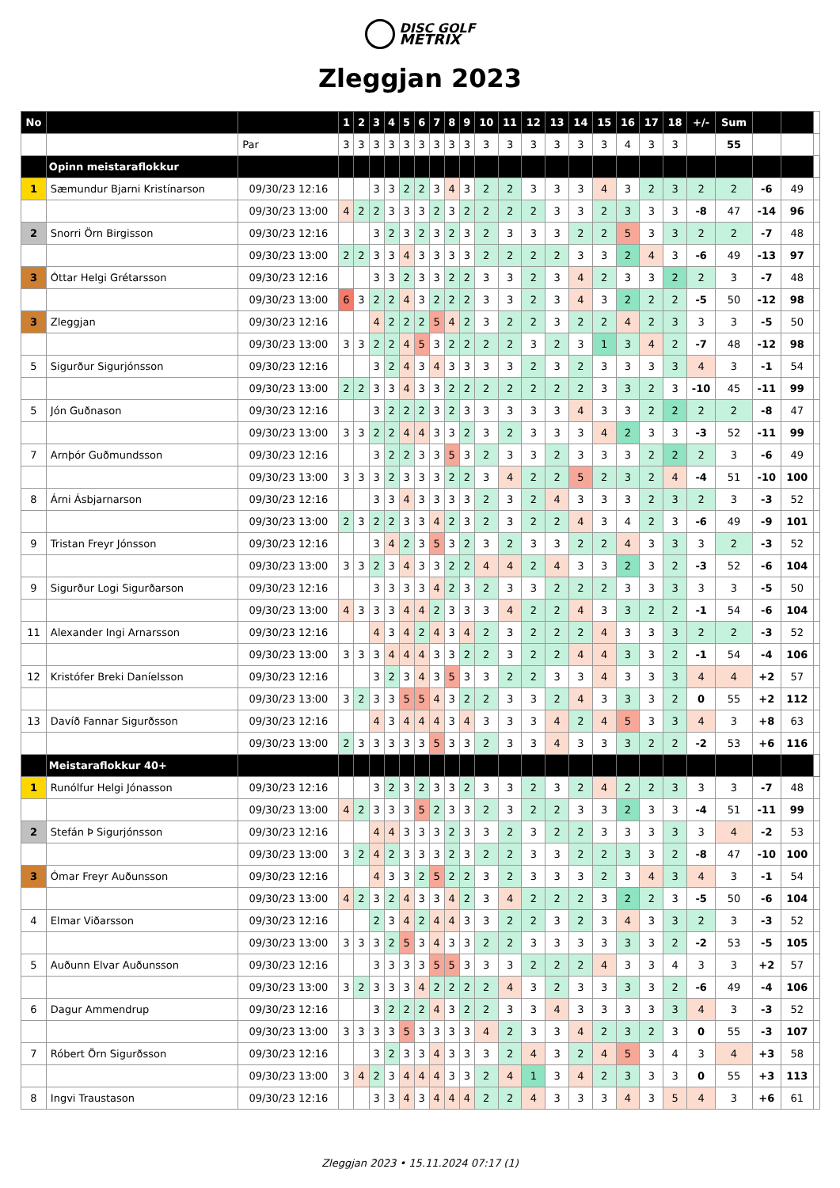DISC GOLF
METRIX
Zleggjan 2023
| No | | | 1 | 2 | 3 | 4 | 5 | 6 | 7 | 8 | 9 | 10 | 11 | 12 | 13 | 14 | 15 | 16 | 17 | 18 | +/- | Sum | | | |
| --- | --- | --- | --- | --- | --- | --- | --- | --- | --- | --- | --- | --- | --- | --- | --- | --- | --- | --- | --- | --- | --- | --- | --- | --- | --- |
| | | Par | 3 | 3 | 3 | 3 | 3 | 3 | 3 | 3 | 3 | 3 | 3 | 3 | 3 | 3 | 3 | 4 | 3 | 3 | | 55 | | | |
| | Opinn meistaraflokkur | | | | | | | | | | | | | | | | | | | | | | | | |
| 1 | Sæmundur Bjarni Kristínarson | 09/30/23 12:16 | | | 3 | 3 | 2 | 2 | 3 | 4 | 3 | 2 | 2 | 3 | 3 | 3 | 4 | 3 | 2 | 3 | 2 | 2 | -6 | 49 | |
| | | 09/30/23 13:00 | 4 | 2 | 2 | 3 | 3 | 3 | 2 | 3 | 2 | 2 | 2 | 2 | 3 | 3 | 2 | 3 | 3 | 3 | -8 | 47 | -14 | 96 | |
| 2 | Snorri Örn Birgisson | 09/30/23 12:16 | | | 3 | 2 | 3 | 2 | 3 | 2 | 3 | 2 | 3 | 3 | 3 | 2 | 2 | 5 | 3 | 3 | 2 | 2 | -7 | 48 | |
| | | 09/30/23 13:00 | 2 | 2 | 3 | 3 | 4 | 3 | 3 | 3 | 3 | 2 | 2 | 2 | 2 | 3 | 3 | 2 | 4 | 3 | -6 | 49 | -13 | 97 | |
| 3 | Óttar Helgi Grétarsson | 09/30/23 12:16 | | | 3 | 3 | 2 | 3 | 3 | 2 | 2 | 3 | 3 | 2 | 3 | 4 | 2 | 3 | 3 | 2 | 2 | 3 | -7 | 48 | |
| | | 09/30/23 13:00 | 6 | 3 | 2 | 2 | 4 | 3 | 2 | 2 | 2 | 3 | 3 | 2 | 3 | 4 | 3 | 2 | 2 | 2 | -5 | 50 | -12 | 98 | |
| 3 | Zleggjan | 09/30/23 12:16 | | | 4 | 2 | 2 | 2 | 5 | 4 | 2 | 3 | 2 | 2 | 3 | 2 | 2 | 4 | 2 | 3 | 3 | 3 | -5 | 50 | |
| | | 09/30/23 13:00 | 3 | 3 | 2 | 2 | 4 | 5 | 3 | 2 | 2 | 2 | 2 | 3 | 2 | 3 | 1 | 3 | 4 | 2 | -7 | 48 | -12 | 98 | |
| 5 | Sigurður Sigurjónsson | 09/30/23 12:16 | | | 3 | 2 | 4 | 3 | 4 | 3 | 3 | 3 | 3 | 2 | 3 | 2 | 3 | 3 | 3 | 3 | 4 | 3 | -1 | 54 | |
| | | 09/30/23 13:00 | 2 | 2 | 3 | 3 | 4 | 3 | 3 | 2 | 2 | 2 | 2 | 2 | 2 | 2 | 3 | 3 | 2 | 3 | -10 | 45 | -11 | 99 | |
| 5 | Jón Guðnason | 09/30/23 12:16 | | | 3 | 2 | 2 | 2 | 3 | 2 | 3 | 3 | 3 | 3 | 3 | 4 | 3 | 3 | 2 | 2 | 2 | 2 | -8 | 47 | |
| | | 09/30/23 13:00 | 3 | 3 | 2 | 2 | 4 | 4 | 3 | 3 | 2 | 3 | 2 | 3 | 3 | 3 | 4 | 2 | 3 | 3 | -3 | 52 | -11 | 99 | |
| 7 | Arnþór Guðmundsson | 09/30/23 12:16 | | | 3 | 2 | 2 | 3 | 3 | 5 | 3 | 2 | 3 | 3 | 2 | 3 | 3 | 3 | 2 | 2 | 2 | 3 | -6 | 49 | |
| | | 09/30/23 13:00 | 3 | 3 | 3 | 2 | 3 | 3 | 3 | 2 | 2 | 3 | 4 | 2 | 2 | 5 | 2 | 3 | 2 | 4 | -4 | 51 | -10 | 100 | |
| 8 | Árni Ásbjarnarson | 09/30/23 12:16 | | | 3 | 3 | 4 | 3 | 3 | 3 | 3 | 2 | 3 | 2 | 4 | 3 | 3 | 3 | 2 | 3 | 2 | 3 | -3 | 52 | |
| | | 09/30/23 13:00 | 2 | 3 | 2 | 2 | 3 | 3 | 4 | 2 | 3 | 2 | 3 | 2 | 2 | 4 | 3 | 4 | 2 | 3 | -6 | 49 | -9 | 101 | |
| 9 | Tristan Freyr Jónsson | 09/30/23 12:16 | | | 3 | 4 | 2 | 3 | 5 | 3 | 2 | 3 | 2 | 3 | 3 | 2 | 2 | 4 | 3 | 3 | 3 | 2 | -3 | 52 | |
| | | 09/30/23 13:00 | 3 | 3 | 2 | 3 | 4 | 3 | 3 | 2 | 2 | 4 | 4 | 2 | 4 | 3 | 3 | 2 | 3 | 2 | -3 | 52 | -6 | 104 | |
| 9 | Sigurður Logi Sigurðarson | 09/30/23 12:16 | | | 3 | 3 | 3 | 3 | 4 | 2 | 3 | 2 | 3 | 3 | 2 | 2 | 2 | 3 | 3 | 3 | 3 | 3 | -5 | 50 | |
| | | 09/30/23 13:00 | 4 | 3 | 3 | 3 | 4 | 4 | 2 | 3 | 3 | 3 | 4 | 2 | 2 | 4 | 3 | 3 | 2 | 2 | -1 | 54 | -6 | 104 | |
| 11 | Alexander Ingi Arnarsson | 09/30/23 12:16 | | | 4 | 3 | 4 | 2 | 4 | 3 | 4 | 2 | 3 | 2 | 2 | 2 | 4 | 3 | 3 | 3 | 2 | 2 | -3 | 52 | |
| | | 09/30/23 13:00 | 3 | 3 | 3 | 4 | 4 | 4 | 3 | 3 | 2 | 2 | 3 | 2 | 2 | 4 | 4 | 3 | 3 | 2 | -1 | 54 | -4 | 106 | |
| 12 | Kristófer Breki Daníelsson | 09/30/23 12:16 | | | 3 | 2 | 3 | 4 | 3 | 5 | 3 | 3 | 2 | 2 | 3 | 3 | 4 | 3 | 3 | 3 | 4 | 4 | +2 | 57 | |
| | | 09/30/23 13:00 | 3 | 2 | 3 | 3 | 5 | 5 | 4 | 3 | 2 | 2 | 3 | 3 | 2 | 4 | 3 | 3 | 3 | 2 | 0 | 55 | +2 | 112 | |
| 13 | Davíð Fannar Sigurðsson | 09/30/23 12:16 | | | 4 | 3 | 4 | 4 | 4 | 3 | 4 | 3 | 3 | 3 | 4 | 2 | 4 | 5 | 3 | 3 | 4 | 3 | +8 | 63 | |
| | | 09/30/23 13:00 | 2 | 3 | 3 | 3 | 3 | 3 | 5 | 3 | 3 | 2 | 3 | 3 | 4 | 3 | 3 | 3 | 2 | 2 | -2 | 53 | +6 | 116 | |
| | Meistaraflokkur 40+ | | | | | | | | | | | | | | | | | | | | | | | | |
| 1 | Runólfur Helgi Jónasson | 09/30/23 12:16 | | | 3 | 2 | 3 | 2 | 3 | 3 | 2 | 3 | 3 | 2 | 3 | 2 | 4 | 2 | 2 | 3 | 3 | 3 | -7 | 48 | |
| | | 09/30/23 13:00 | 4 | 2 | 3 | 3 | 3 | 5 | 2 | 3 | 3 | 2 | 3 | 2 | 2 | 3 | 3 | 2 | 3 | 3 | -4 | 51 | -11 | 99 | |
| 2 | Stefán Þ Sigurjónsson | 09/30/23 12:16 | | | 4 | 4 | 3 | 3 | 3 | 2 | 3 | 3 | 2 | 3 | 2 | 2 | 3 | 3 | 3 | 3 | 3 | 4 | -2 | 53 | |
| | | 09/30/23 13:00 | 3 | 2 | 4 | 2 | 3 | 3 | 3 | 2 | 3 | 2 | 2 | 3 | 3 | 2 | 2 | 3 | 3 | 2 | -8 | 47 | -10 | 100 | |
| 3 | Ómar Freyr Auðunsson | 09/30/23 12:16 | | | 4 | 3 | 3 | 2 | 5 | 2 | 2 | 3 | 2 | 3 | 3 | 3 | 2 | 3 | 4 | 3 | 4 | 3 | -1 | 54 | |
| | | 09/30/23 13:00 | 4 | 2 | 3 | 2 | 4 | 3 | 3 | 4 | 2 | 3 | 4 | 2 | 2 | 2 | 3 | 2 | 2 | 3 | -5 | 50 | -6 | 104 | |
| 4 | Elmar Viðarsson | 09/30/23 12:16 | | | 2 | 3 | 4 | 2 | 4 | 4 | 3 | 3 | 2 | 2 | 3 | 2 | 3 | 4 | 3 | 3 | 2 | 3 | -3 | 52 | |
| | | 09/30/23 13:00 | 3 | 3 | 3 | 2 | 5 | 3 | 4 | 3 | 3 | 2 | 2 | 3 | 3 | 3 | 3 | 3 | 3 | 2 | -2 | 53 | -5 | 105 | |
| 5 | Auðunn Elvar Auðunsson | 09/30/23 12:16 | | | 3 | 3 | 3 | 3 | 5 | 5 | 3 | 3 | 3 | 2 | 2 | 2 | 4 | 3 | 3 | 4 | 3 | 3 | +2 | 57 | |
| | | 09/30/23 13:00 | 3 | 2 | 3 | 3 | 3 | 4 | 2 | 2 | 2 | 2 | 4 | 3 | 2 | 3 | 3 | 3 | 3 | 2 | -6 | 49 | -4 | 106 | |
| 6 | Dagur Ammendrup | 09/30/23 12:16 | | | 3 | 2 | 2 | 2 | 4 | 3 | 2 | 2 | 3 | 3 | 4 | 3 | 3 | 3 | 3 | 3 | 4 | 3 | -3 | 52 | |
| | | 09/30/23 13:00 | 3 | 3 | 3 | 3 | 5 | 3 | 3 | 3 | 3 | 4 | 2 | 3 | 3 | 4 | 2 | 3 | 2 | 3 | 0 | 55 | -3 | 107 | |
| 7 | Róbert Örn Sigurðsson | 09/30/23 12:16 | | | 3 | 2 | 3 | 3 | 4 | 3 | 3 | 3 | 2 | 4 | 3 | 2 | 4 | 5 | 3 | 4 | 3 | 4 | +3 | 58 | |
| | | 09/30/23 13:00 | 3 | 4 | 2 | 3 | 4 | 4 | 4 | 3 | 3 | 2 | 4 | 1 | 3 | 4 | 2 | 3 | 3 | 3 | 0 | 55 | +3 | 113 | |
| 8 | Ingvi Traustason | 09/30/23 12:16 | | | 3 | 3 | 4 | 3 | 4 | 4 | 4 | 2 | 2 | 4 | 3 | 3 | 3 | 4 | 3 | 5 | 4 | 3 | +6 | 61 | |
Zleggjan 2023 • 15.11.2024 07:17 (1)